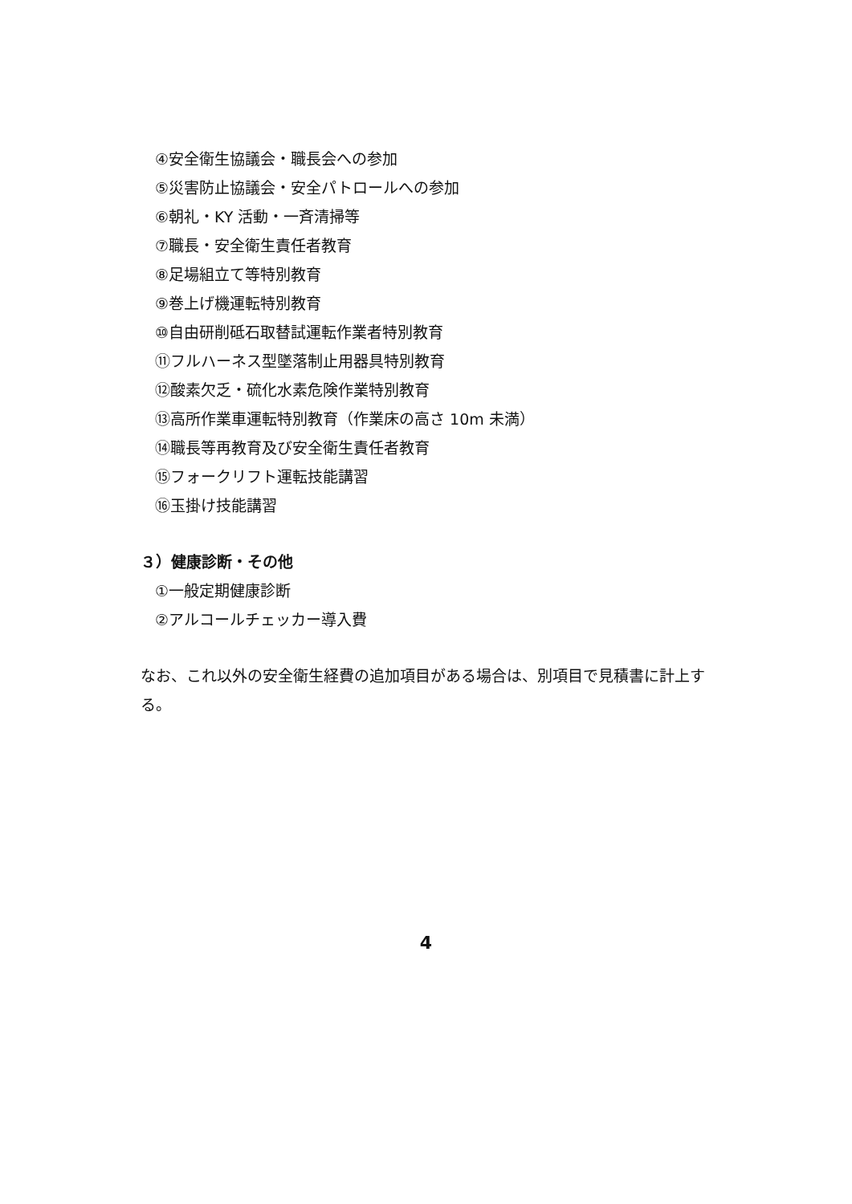④安全衛生協議会・職長会への参加
⑤災害防止協議会・安全パトロールへの参加
⑥朝礼・KY 活動・一斉清掃等
⑦職長・安全衛生責任者教育
⑧足場組立て等特別教育
⑨巻上げ機運転特別教育
⑩自由研削砥石取替試運転作業者特別教育
⑪フルハーネス型墜落制止用器具特別教育
⑫酸素欠乏・硫化水素危険作業特別教育
⑬高所作業車運転特別教育（作業床の高さ 10m 未満）
⑭職長等再教育及び安全衛生責任者教育
⑮フォークリフト運転技能講習
⑯玉掛け技能講習
３）健康診断・その他
①一般定期健康診断
②アルコールチェッカー導入費
なお、これ以外の安全衛生経費の追加項目がある場合は、別項目で見積書に計上する。
4